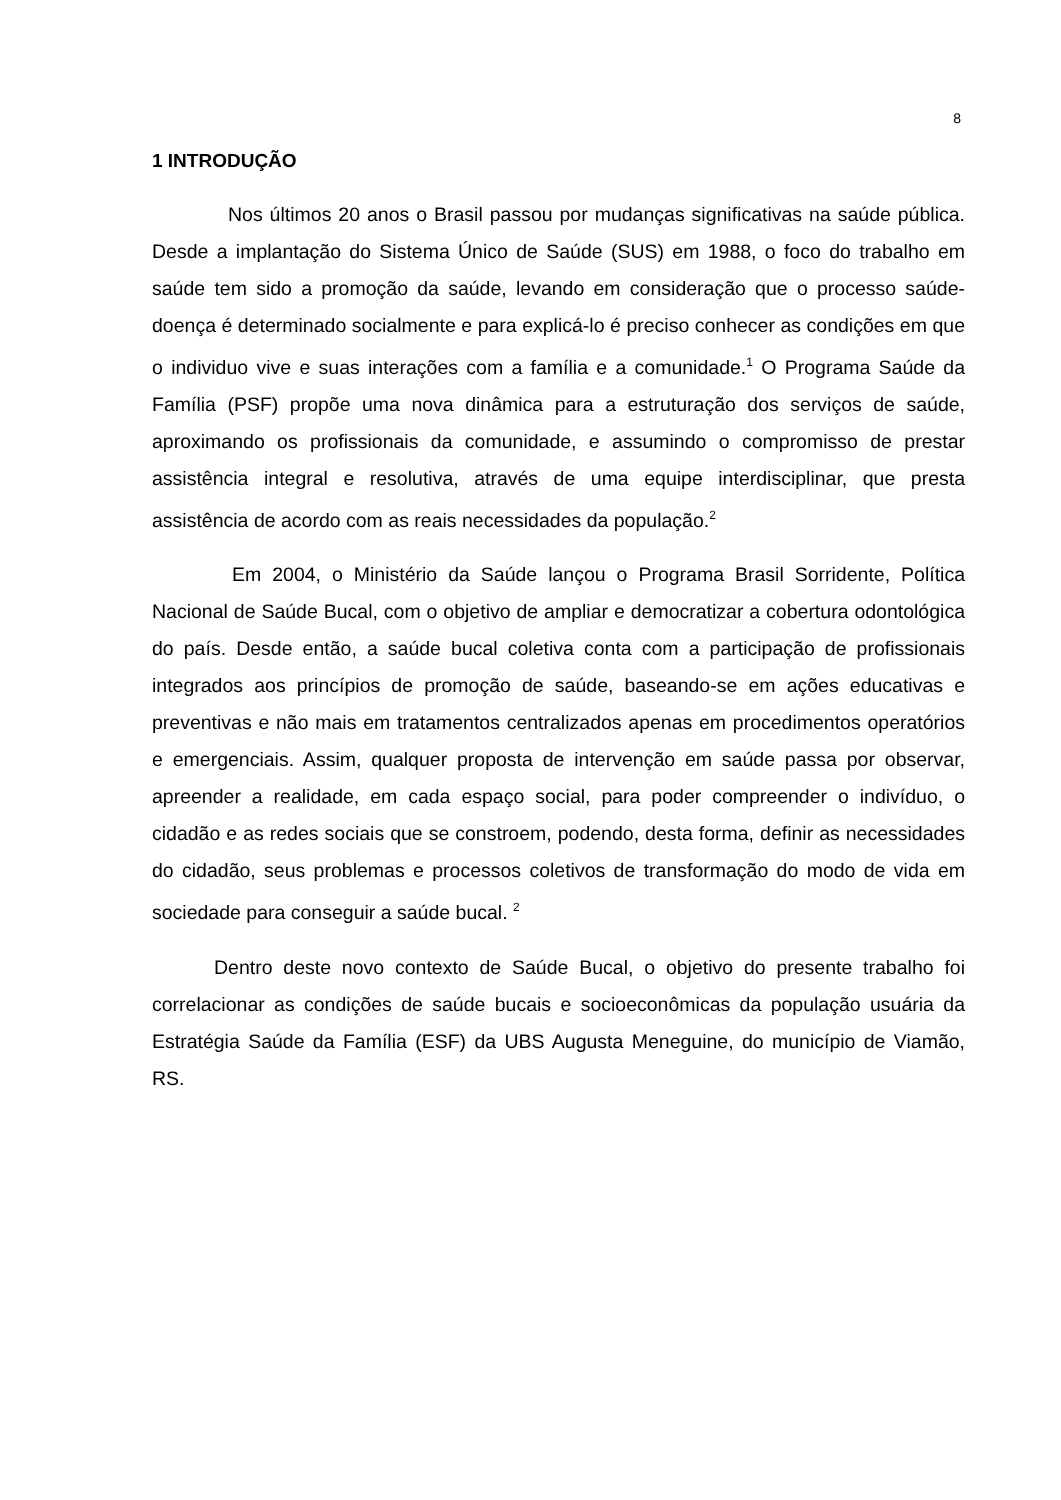8
1 INTRODUÇÃO
Nos últimos 20 anos o Brasil passou por mudanças significativas na saúde pública. Desde a implantação do Sistema Único de Saúde (SUS) em 1988, o foco do trabalho em saúde tem sido a promoção da saúde, levando em consideração que o processo saúde-doença é determinado socialmente e para explicá-lo é preciso conhecer as condições em que o individuo vive e suas interações com a família e a comunidade.<sup>1</sup> O Programa Saúde da Família (PSF) propõe uma nova dinâmica para a estruturação dos serviços de saúde, aproximando os profissionais da comunidade, e assumindo o compromisso de prestar assistência integral e resolutiva, através de uma equipe interdisciplinar, que presta assistência de acordo com as reais necessidades da população.<sup>2</sup>
Em 2004, o Ministério da Saúde lançou o Programa Brasil Sorridente, Política Nacional de Saúde Bucal, com o objetivo de ampliar e democratizar a cobertura odontológica do país. Desde então, a saúde bucal coletiva conta com a participação de profissionais integrados aos princípios de promoção de saúde, baseando-se em ações educativas e preventivas e não mais em tratamentos centralizados apenas em procedimentos operatórios e emergenciais. Assim, qualquer proposta de intervenção em saúde passa por observar, apreender a realidade, em cada espaço social, para poder compreender o indivíduo, o cidadão e as redes sociais que se constroem, podendo, desta forma, definir as necessidades do cidadão, seus problemas e processos coletivos de transformação do modo de vida em sociedade para conseguir a saúde bucal. <sup>2</sup>
Dentro deste novo contexto de Saúde Bucal, o objetivo do presente trabalho foi correlacionar as condições de saúde bucais e socioeconômicas da população usuária da Estratégia Saúde da Família (ESF) da UBS Augusta Meneguine, do município de Viamão, RS.